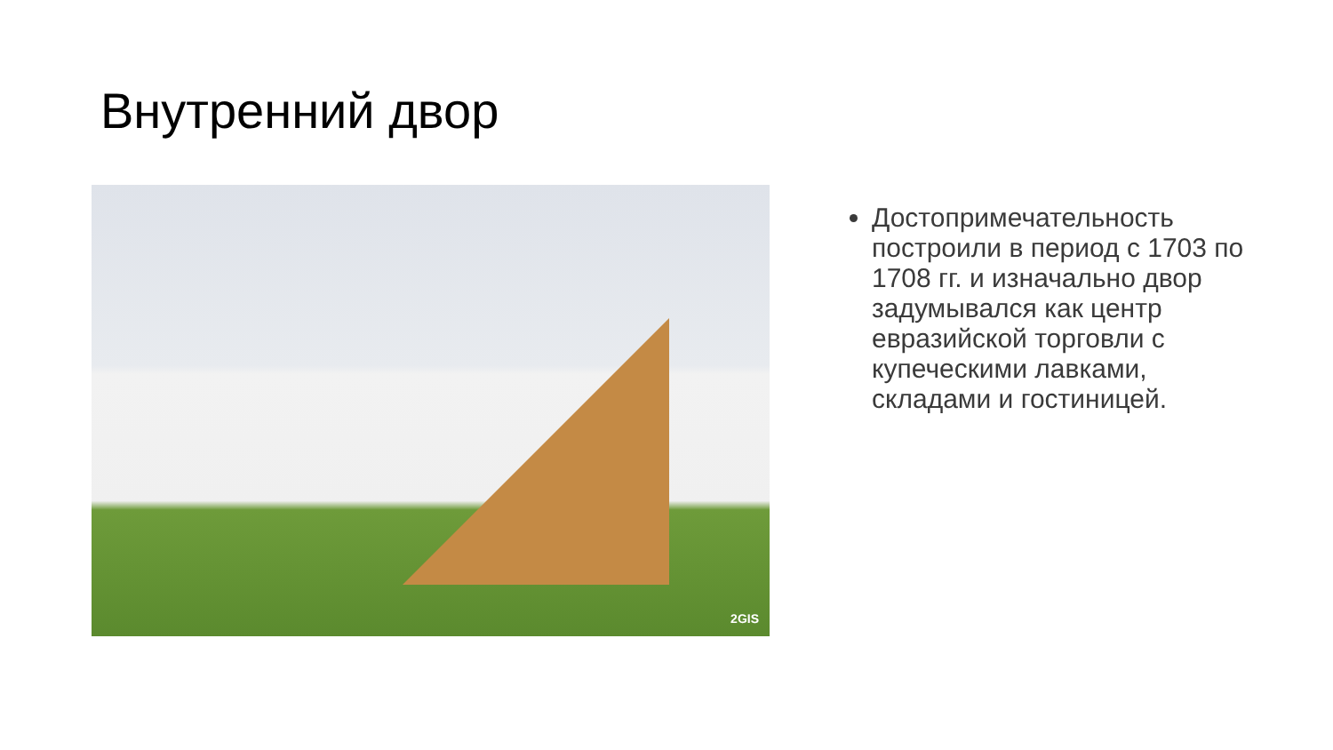Внутренний двор
2GIS
Достопримечательность построили в период с 1703 по 1708 гг. и изначально двор задумывался как центр евразийской торговли с купеческими лавками, складами и гостиницей.